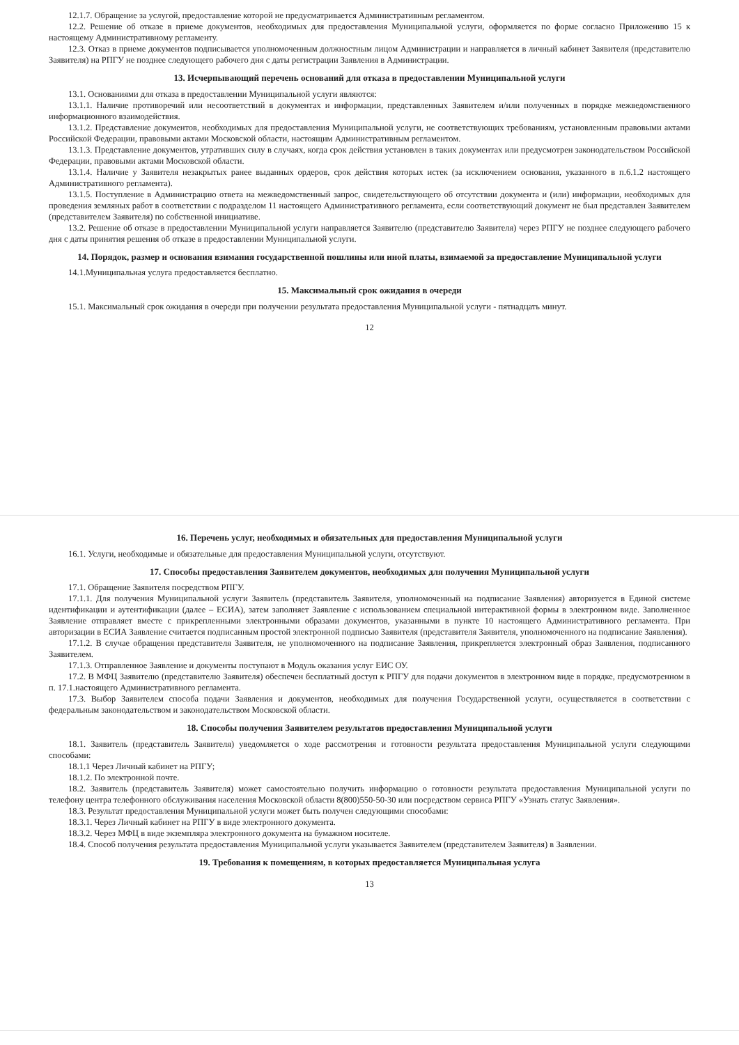12.1.7. Обращение за услугой, предоставление которой не предусматривается Административным регламентом.
12.2. Решение об отказе в приеме документов, необходимых для предоставления Муниципальной услуги, оформляется по форме согласно Приложению 15 к настоящему Административному регламенту.
12.3. Отказ в приеме документов подписывается уполномоченным должностным лицом Администрации и направляется в личный кабинет Заявителя (представителю Заявителя) на РПГУ не позднее следующего рабочего дня с даты регистрации Заявления в Администрации.
13. Исчерпывающий перечень оснований для отказа в предоставлении Муниципальной услуги
13.1. Основаниями для отказа в предоставлении Муниципальной услуги являются:
13.1.1. Наличие противоречий или несоответствий в документах и информации, представленных Заявителем и/или полученных в порядке межведомственного информационного взаимодействия.
13.1.2. Представление документов, необходимых для предоставления Муниципальной услуги, не соответствующих требованиям, установленным правовыми актами Российской Федерации, правовыми актами Московской области, настоящим Административным регламентом.
13.1.3. Представление документов, утративших силу в случаях, когда срок действия установлен в таких документах или предусмотрен законодательством Российской Федерации, правовыми актами Московской области.
13.1.4. Наличие у Заявителя незакрытых ранее выданных ордеров, срок действия которых истек (за исключением основания, указанного в п.6.1.2 настоящего Административного регламента).
13.1.5. Поступление в Администрацию ответа на межведомственный запрос, свидетельствующего об отсутствии документа и (или) информации, необходимых для проведения земляных работ в соответствии с подразделом 11 настоящего Административного регламента, если соответствующий документ не был представлен Заявителем (представителем Заявителя) по собственной инициативе.
13.2. Решение об отказе в предоставлении Муниципальной услуги направляется Заявителю (представителю Заявителя) через РПГУ не позднее следующего рабочего дня с даты принятия решения об отказе в предоставлении Муниципальной услуги.
14. Порядок, размер и основания взимания государственной пошлины или иной платы, взимаемой за предоставление Муниципальной услуги
14.1.Муниципальная услуга предоставляется бесплатно.
15. Максимальный срок ожидания в очереди
15.1. Максимальный срок ожидания в очереди при получении результата предоставления Муниципальной услуги - пятнадцать минут.
12
16. Перечень услуг, необходимых и обязательных для предоставления Муниципальной услуги
16.1. Услуги, необходимые и обязательные для предоставления Муниципальной услуги, отсутствуют.
17. Способы предоставления Заявителем документов, необходимых для получения Муниципальной услуги
17.1. Обращение Заявителя посредством РПГУ.
17.1.1. Для получения Муниципальной услуги Заявитель (представитель Заявителя, уполномоченный на подписание Заявления) авторизуется в Единой системе идентификации и аутентификации (далее – ЕСИА), затем заполняет Заявление с использованием специальной интерактивной формы в электронном виде. Заполненное Заявление отправляет вместе с прикрепленными электронными образами документов, указанными в пункте 10 настоящего Административного регламента. При авторизации в ЕСИА Заявление считается подписанным простой электронной подписью Заявителя (представителя Заявителя, уполномоченного на подписание Заявления).
17.1.2. В случае обращения представителя Заявителя, не уполномоченного на подписание Заявления, прикрепляется электронный образ Заявления, подписанного Заявителем.
17.1.3. Отправленное Заявление и документы поступают в Модуль оказания услуг ЕИС ОУ.
17.2. В МФЦ Заявителю (представителю Заявителя) обеспечен бесплатный доступ к РПГУ для подачи документов в электронном виде в порядке, предусмотренном в п. 17.1.настоящего Административного регламента.
17.3. Выбор Заявителем способа подачи Заявления и документов, необходимых для получения Государственной услуги, осуществляется в соответствии с федеральным законодательством и законодательством Московской области.
18. Способы получения Заявителем результатов предоставления Муниципальной услуги
18.1. Заявитель (представитель Заявителя) уведомляется о ходе рассмотрения и готовности результата предоставления Муниципальной услуги следующими способами:
18.1.1 Через Личный кабинет на РПГУ;
18.1.2. По электронной почте.
18.2. Заявитель (представитель Заявителя) может самостоятельно получить информацию о готовности результата предоставления Муниципальной услуги по телефону центра телефонного обслуживания населения Московской области 8(800)550-50-30 или посредством сервиса РПГУ «Узнать статус Заявления».
18.3. Результат предоставления Муниципальной услуги может быть получен следующими способами:
18.3.1. Через Личный кабинет на РПГУ в виде электронного документа.
18.3.2. Через МФЦ в виде экземпляра электронного документа на бумажном носителе.
18.4. Способ получения результата предоставления Муниципальной услуги указывается Заявителем (представителем Заявителя) в Заявлении.
19. Требования к помещениям, в которых предоставляется Муниципальная услуга
13